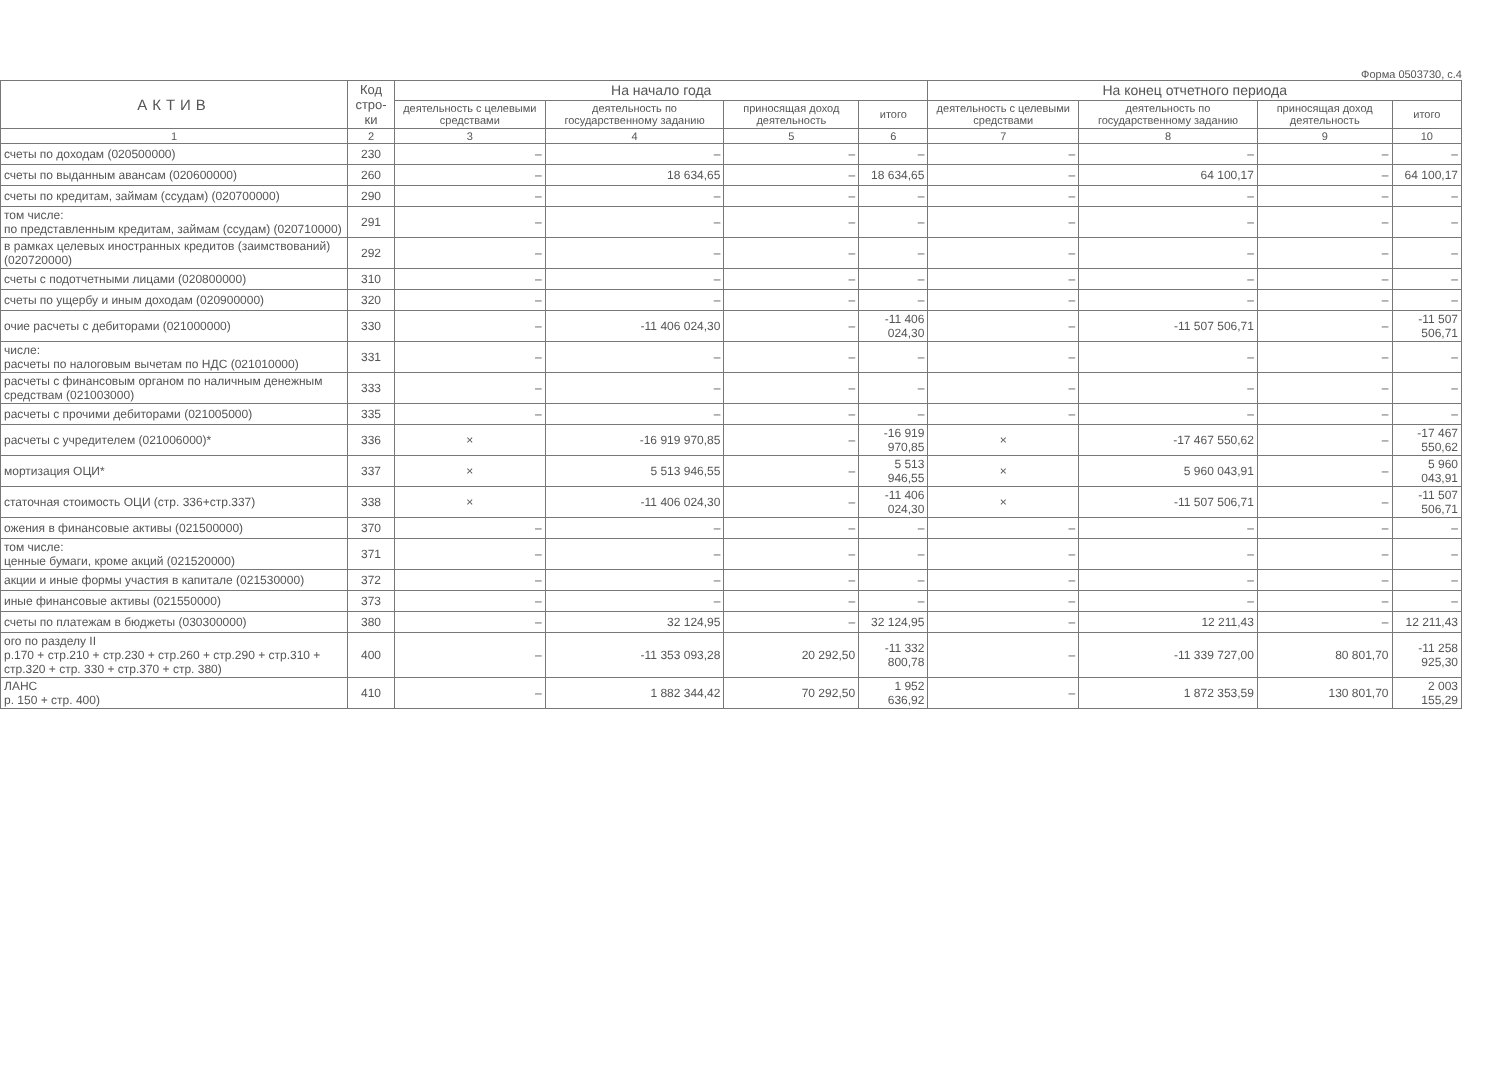Форма 0503730, с.4
| АКТИВ | Код стро-ки | На начало года | | | | На конец отчетного периода | | | |
| --- | --- | --- | --- | --- | --- | --- | --- | --- | --- |
| | | деятельность с целевыми средствами | деятельность по государственному заданию | приносящая доход деятельность | итого | деятельность с целевыми средствами | деятельность по государственному заданию | приносящая доход деятельность | итого |
| 1 | 2 | 3 | 4 | 5 | 6 | 7 | 8 | 9 | 10 |
| счеты по доходам (020500000) | 230 | – | – | – | – | – | – | – | – |
| счеты по выданным авансам (020600000) | 260 | – | 18 634,65 | – | 18 634,65 | – | 64 100,17 | – | 64 100,17 |
| счеты по кредитам, займам (ссудам) (020700000) | 290 | – | – | – | – | – | – | – | – |
| том числе: по представленным кредитам, займам (ссудам) (020710000) | 291 | – | – | – | – | – | – | – | – |
| в рамках целевых иностранных кредитов (заимствований) (020720000) | 292 | – | – | – | – | – | – | – | – |
| счеты с подотчетными лицами (020800000) | 310 | – | – | – | – | – | – | – | – |
| счеты по ущербу и иным доходам (020900000) | 320 | – | – | – | – | – | – | – | – |
| очие расчеты с дебиторами (021000000) | 330 | – | -11 406 024,30 | – | -11 406 024,30 | – | -11 507 506,71 | – | -11 507 506,71 |
| числе: расчеты по налоговым вычетам по НДС (021010000) | 331 | – | – | – | – | – | – | – | – |
| расчеты с финансовым органом по наличным денежным средствам (021003000) | 333 | – | – | – | – | – | – | – | – |
| расчеты с прочими дебиторами (021005000) | 335 | – | – | – | – | – | – | – | – |
| расчеты с учредителем (021006000)* | 336 | × | -16 919 970,85 | – | -16 919 970,85 | × | -17 467 550,62 | – | -17 467 550,62 |
| мортизация ОЦИ* | 337 | × | 5 513 946,55 | – | 5 513 946,55 | × | 5 960 043,91 | – | 5 960 043,91 |
| статочная стоимость ОЦИ (стр. 336+стр.337) | 338 | × | -11 406 024,30 | – | -11 406 024,30 | × | -11 507 506,71 | – | -11 507 506,71 |
| ожения в финансовые активы (021500000) | 370 | – | – | – | – | – | – | – | – |
| том числе: ценные бумаги, кроме акций (021520000) | 371 | – | – | – | – | – | – | – | – |
| акции и иные формы участия в капитале (021530000) | 372 | – | – | – | – | – | – | – | – |
| иные финансовые активы (021550000) | 373 | – | – | – | – | – | – | – | – |
| счеты по платежам в бюджеты (030300000) | 380 | – | 32 124,95 | – | 32 124,95 | – | 12 211,43 | – | 12 211,43 |
| ого по разделу II р.170 + стр.210 + стр.230 + стр.260 + стр.290 + стр.310 + стр.320 + стр. 330 + стр.370 + стр. 380) | 400 | – | -11 353 093,28 | 20 292,50 | -11 332 800,78 | – | -11 339 727,00 | 80 801,70 | -11 258 925,30 |
| ЛАНС р. 150 + стр. 400) | 410 | – | 1 882 344,42 | 70 292,50 | 1 952 636,92 | – | 1 872 353,59 | 130 801,70 | 2 003 155,29 |